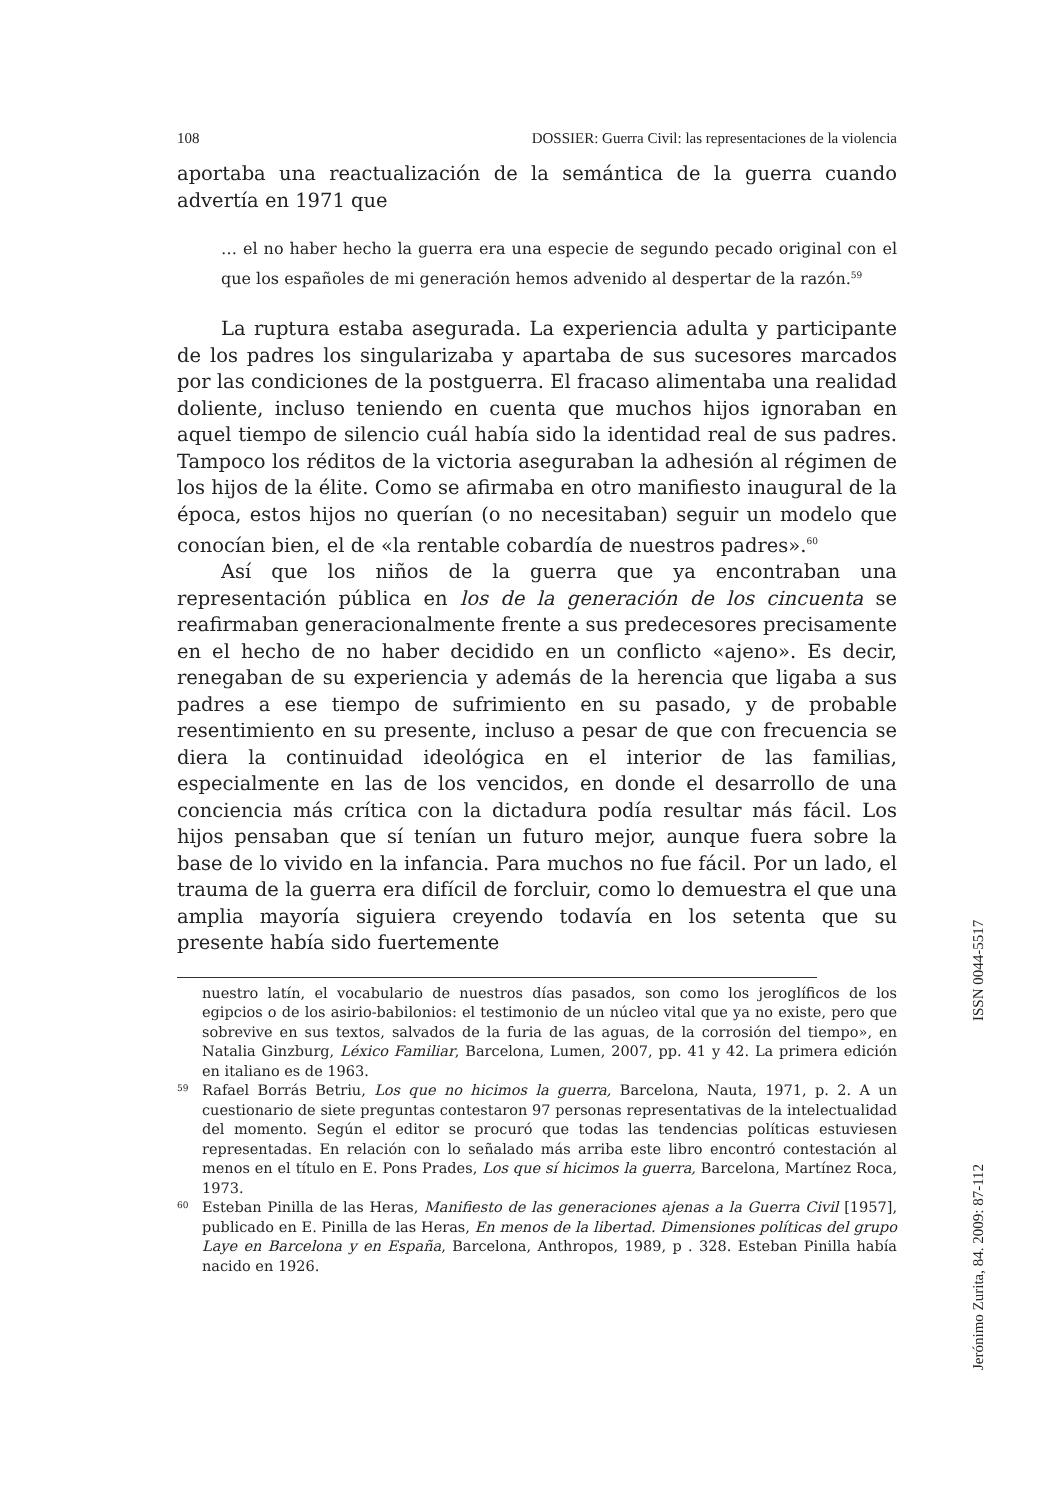108 DOSSIER: Guerra Civil: las representaciones de la violencia
aportaba una reactualización de la semántica de la guerra cuando advertía en 1971 que
… el no haber hecho la guerra era una especie de segundo pecado original con el que los españoles de mi generación hemos advenido al despertar de la razón.<sup>59</sup>
La ruptura estaba asegurada. La experiencia adulta y participante de los padres los singularizaba y apartaba de sus sucesores marcados por las condiciones de la postguerra. El fracaso alimentaba una realidad doliente, incluso teniendo en cuenta que muchos hijos ignoraban en aquel tiempo de silencio cuál había sido la identidad real de sus padres. Tampoco los réditos de la victoria aseguraban la adhesión al régimen de los hijos de la élite. Como se afirmaba en otro manifiesto inaugural de la época, estos hijos no querían (o no necesitaban) seguir un modelo que conocían bien, el de «la rentable cobardía de nuestros padres».<sup>60</sup>
Así que los niños de la guerra que ya encontraban una representación pública en los de la generación de los cincuenta se reafirmaban generacionalmente frente a sus predecesores precisamente en el hecho de no haber decidido en un conflicto «ajeno». Es decir, renegaban de su experiencia y además de la herencia que ligaba a sus padres a ese tiempo de sufrimiento en su pasado, y de probable resentimiento en su presente, incluso a pesar de que con frecuencia se diera la continuidad ideológica en el interior de las familias, especialmente en las de los vencidos, en donde el desarrollo de una conciencia más crítica con la dictadura podía resultar más fácil. Los hijos pensaban que sí tenían un futuro mejor, aunque fuera sobre la base de lo vivido en la infancia. Para muchos no fue fácil. Por un lado, el trauma de la guerra era difícil de forcluir, como lo demuestra el que una amplia mayoría siguiera creyendo todavía en los setenta que su presente había sido fuertemente
nuestro latín, el vocabulario de nuestros días pasados, son como los jeroglíficos de los egipcios o de los asirio-babilonios: el testimonio de un núcleo vital que ya no existe, pero que sobrevive en sus textos, salvados de la furia de las aguas, de la corrosión del tiempo», en Natalia Ginzburg, Léxico Familiar, Barcelona, Lumen, 2007, pp. 41 y 42. La primera edición en italiano es de 1963.
59 Rafael Borrás Betriu, Los que no hicimos la guerra, Barcelona, Nauta, 1971, p. 2. A un cuestionario de siete preguntas contestaron 97 personas representativas de la intelectualidad del momento. Según el editor se procuró que todas las tendencias políticas estuviesen representadas. En relación con lo señalado más arriba este libro encontró contestación al menos en el título en E. Pons Prades, Los que sí hicimos la guerra, Barcelona, Martínez Roca, 1973.
60 Esteban Pinilla de las Heras, Manifiesto de las generaciones ajenas a la Guerra Civil [1957], publicado en E. Pinilla de las Heras, En menos de la libertad. Dimensiones políticas del grupo Laye en Barcelona y en España, Barcelona, Anthropos, 1989, p . 328. Esteban Pinilla había nacido en 1926.
Jerónimo Zurita, 84. 2009: 87-112 ISSN 0044-5517